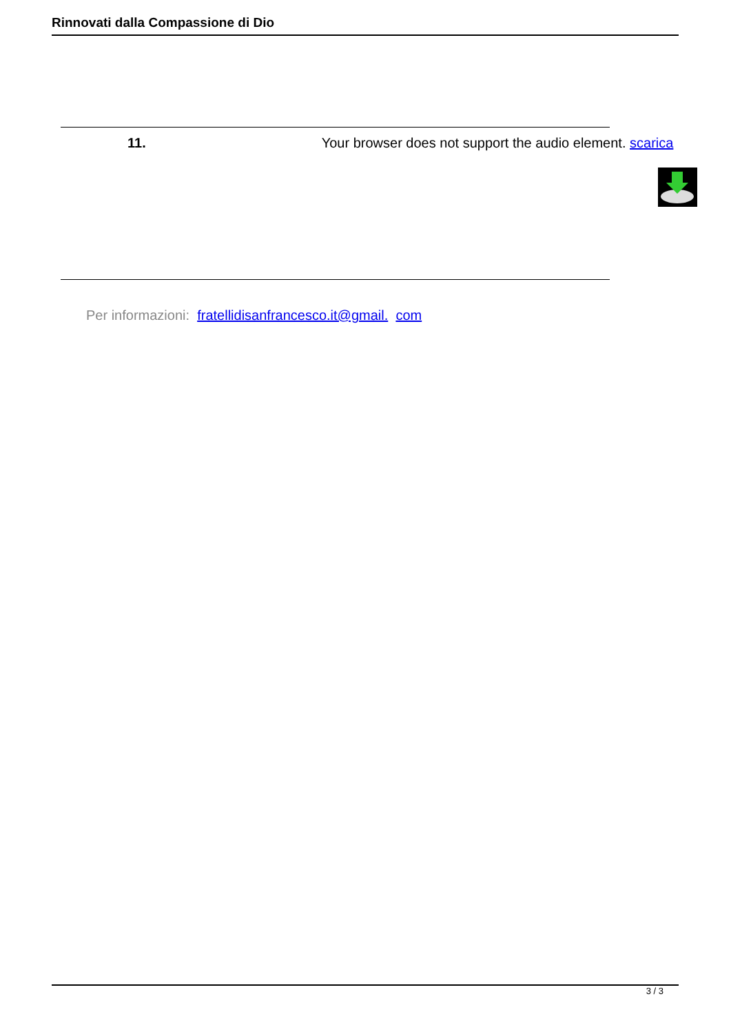Rinnovati dalla Compassione di Dio
11. Your browser does not support the audio element. scarica
Per informazioni: fratellidisanfrancesco.it@gmail. com
3 / 3